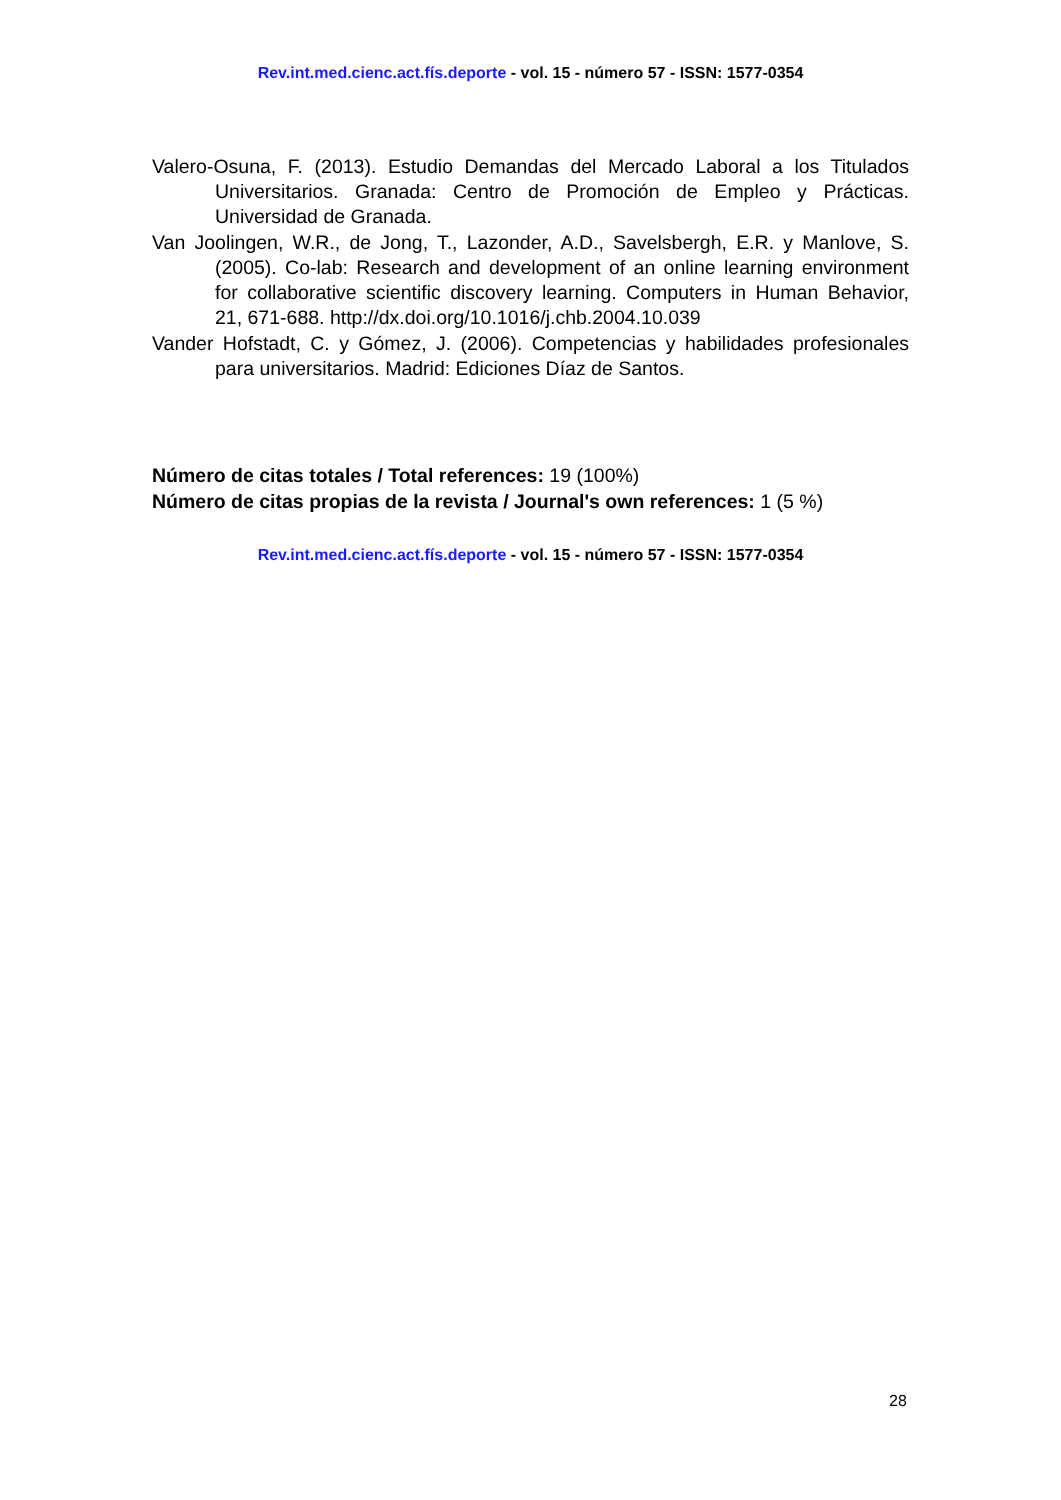Rev.int.med.cienc.act.fís.deporte - vol. 15 - número 57 - ISSN: 1577-0354
Valero-Osuna, F. (2013). Estudio Demandas del Mercado Laboral a los Titulados Universitarios. Granada: Centro de Promoción de Empleo y Prácticas. Universidad de Granada.
Van Joolingen, W.R., de Jong, T., Lazonder, A.D., Savelsbergh, E.R. y Manlove, S. (2005). Co-lab: Research and development of an online learning environment for collaborative scientific discovery learning. Computers in Human Behavior, 21, 671-688. http://dx.doi.org/10.1016/j.chb.2004.10.039
Vander Hofstadt, C. y Gómez, J. (2006). Competencias y habilidades profesionales para universitarios. Madrid: Ediciones Díaz de Santos.
Número de citas totales / Total references: 19 (100%)
Número de citas propias de la revista / Journal's own references: 1 (5 %)
Rev.int.med.cienc.act.fís.deporte - vol. 15 - número 57 - ISSN: 1577-0354
28